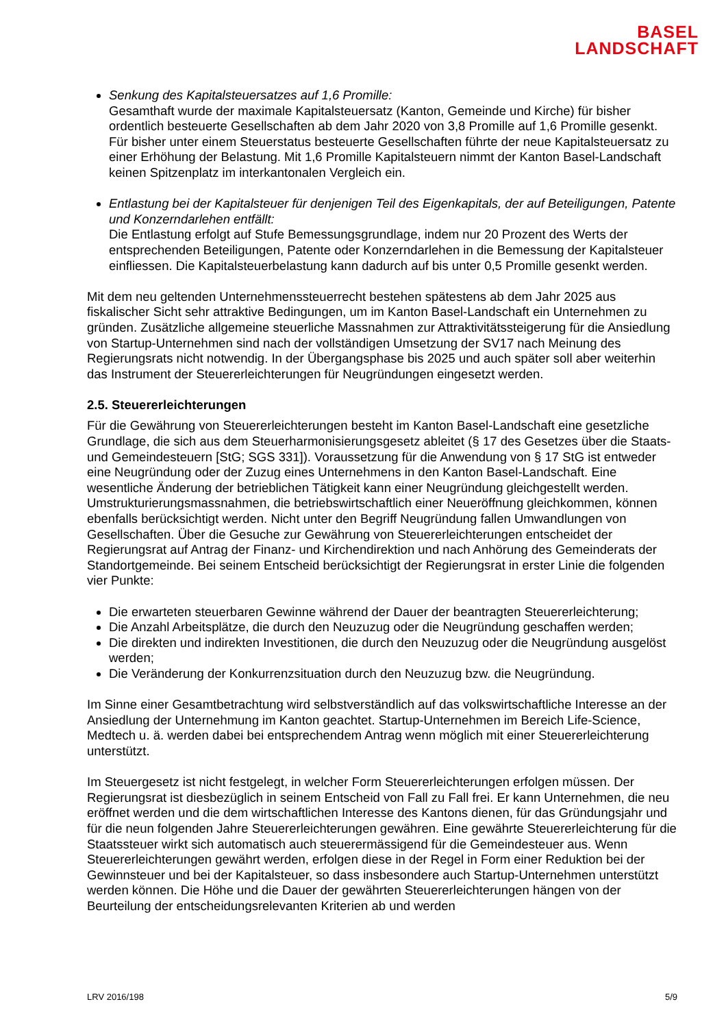BASEL
LANDSCHAFT
Senkung des Kapitalsteuersatzes auf 1,6 Promille:
Gesamthaft wurde der maximale Kapitalsteuersatz (Kanton, Gemeinde und Kirche) für bisher ordentlich besteuerte Gesellschaften ab dem Jahr 2020 von 3,8 Promille auf 1,6 Promille gesenkt. Für bisher unter einem Steuerstatus besteuerte Gesellschaften führte der neue Kapitalsteuersatz zu einer Erhöhung der Belastung. Mit 1,6 Promille Kapitalsteuern nimmt der Kanton Basel-Landschaft keinen Spitzenplatz im interkantonalen Vergleich ein.
Entlastung bei der Kapitalsteuer für denjenigen Teil des Eigenkapitals, der auf Beteiligungen, Patente und Konzerndarlehen entfällt:
Die Entlastung erfolgt auf Stufe Bemessungsgrundlage, indem nur 20 Prozent des Werts der entsprechenden Beteiligungen, Patente oder Konzerndarlehen in die Bemessung der Kapitalsteuer einfliessen. Die Kapitalsteuerbelastung kann dadurch auf bis unter 0,5 Promille gesenkt werden.
Mit dem neu geltenden Unternehmenssteuerrecht bestehen spätestens ab dem Jahr 2025 aus fiskalischer Sicht sehr attraktive Bedingungen, um im Kanton Basel-Landschaft ein Unternehmen zu gründen. Zusätzliche allgemeine steuerliche Massnahmen zur Attraktivitätssteigerung für die Ansiedlung von Startup-Unternehmen sind nach der vollständigen Umsetzung der SV17 nach Meinung des Regierungsrats nicht notwendig. In der Übergangsphase bis 2025 und auch später soll aber weiterhin das Instrument der Steuererleichterungen für Neugründungen eingesetzt werden.
2.5. Steuererleichterungen
Für die Gewährung von Steuererleichterungen besteht im Kanton Basel-Landschaft eine gesetzliche Grundlage, die sich aus dem Steuerharmonisierungsgesetz ableitet (§ 17 des Gesetzes über die Staats- und Gemeindesteuern [StG; SGS 331]). Voraussetzung für die Anwendung von § 17 StG ist entweder eine Neugründung oder der Zuzug eines Unternehmens in den Kanton Basel-Landschaft. Eine wesentliche Änderung der betrieblichen Tätigkeit kann einer Neugründung gleichgestellt werden. Umstrukturierungsmassnahmen, die betriebswirtschaftlich einer Neueröffnung gleichkommen, können ebenfalls berücksichtigt werden. Nicht unter den Begriff Neugründung fallen Umwandlungen von Gesellschaften. Über die Gesuche zur Gewährung von Steuererleichterungen entscheidet der Regierungsrat auf Antrag der Finanz- und Kirchendirektion und nach Anhörung des Gemeinderats der Standortgemeinde. Bei seinem Entscheid berücksichtigt der Regierungsrat in erster Linie die folgenden vier Punkte:
Die erwarteten steuerbaren Gewinne während der Dauer der beantragten Steuererleichterung;
Die Anzahl Arbeitsplätze, die durch den Neuzuzug oder die Neugründung geschaffen werden;
Die direkten und indirekten Investitionen, die durch den Neuzuzug oder die Neugründung ausgelöst werden;
Die Veränderung der Konkurrenzsituation durch den Neuzuzug bzw. die Neugründung.
Im Sinne einer Gesamtbetrachtung wird selbstverständlich auf das volkswirtschaftliche Interesse an der Ansiedlung der Unternehmung im Kanton geachtet. Startup-Unternehmen im Bereich Life-Science, Medtech u. ä. werden dabei bei entsprechendem Antrag wenn möglich mit einer Steuererleichterung unterstützt.
Im Steuergesetz ist nicht festgelegt, in welcher Form Steuererleichterungen erfolgen müssen. Der Regierungsrat ist diesbezüglich in seinem Entscheid von Fall zu Fall frei. Er kann Unternehmen, die neu eröffnet werden und die dem wirtschaftlichen Interesse des Kantons dienen, für das Gründungsjahr und für die neun folgenden Jahre Steuererleichterungen gewähren. Eine gewährte Steuererleichterung für die Staatssteuer wirkt sich automatisch auch steuerermässigend für die Gemeindesteuer aus. Wenn Steuererleichterungen gewährt werden, erfolgen diese in der Regel in Form einer Reduktion bei der Gewinnsteuer und bei der Kapitalsteuer, so dass insbesondere auch Startup-Unternehmen unterstützt werden können. Die Höhe und die Dauer der gewährten Steuererleichterungen hängen von der Beurteilung der entscheidungsrelevanten Kriterien ab und werden
LRV 2016/198 5/9